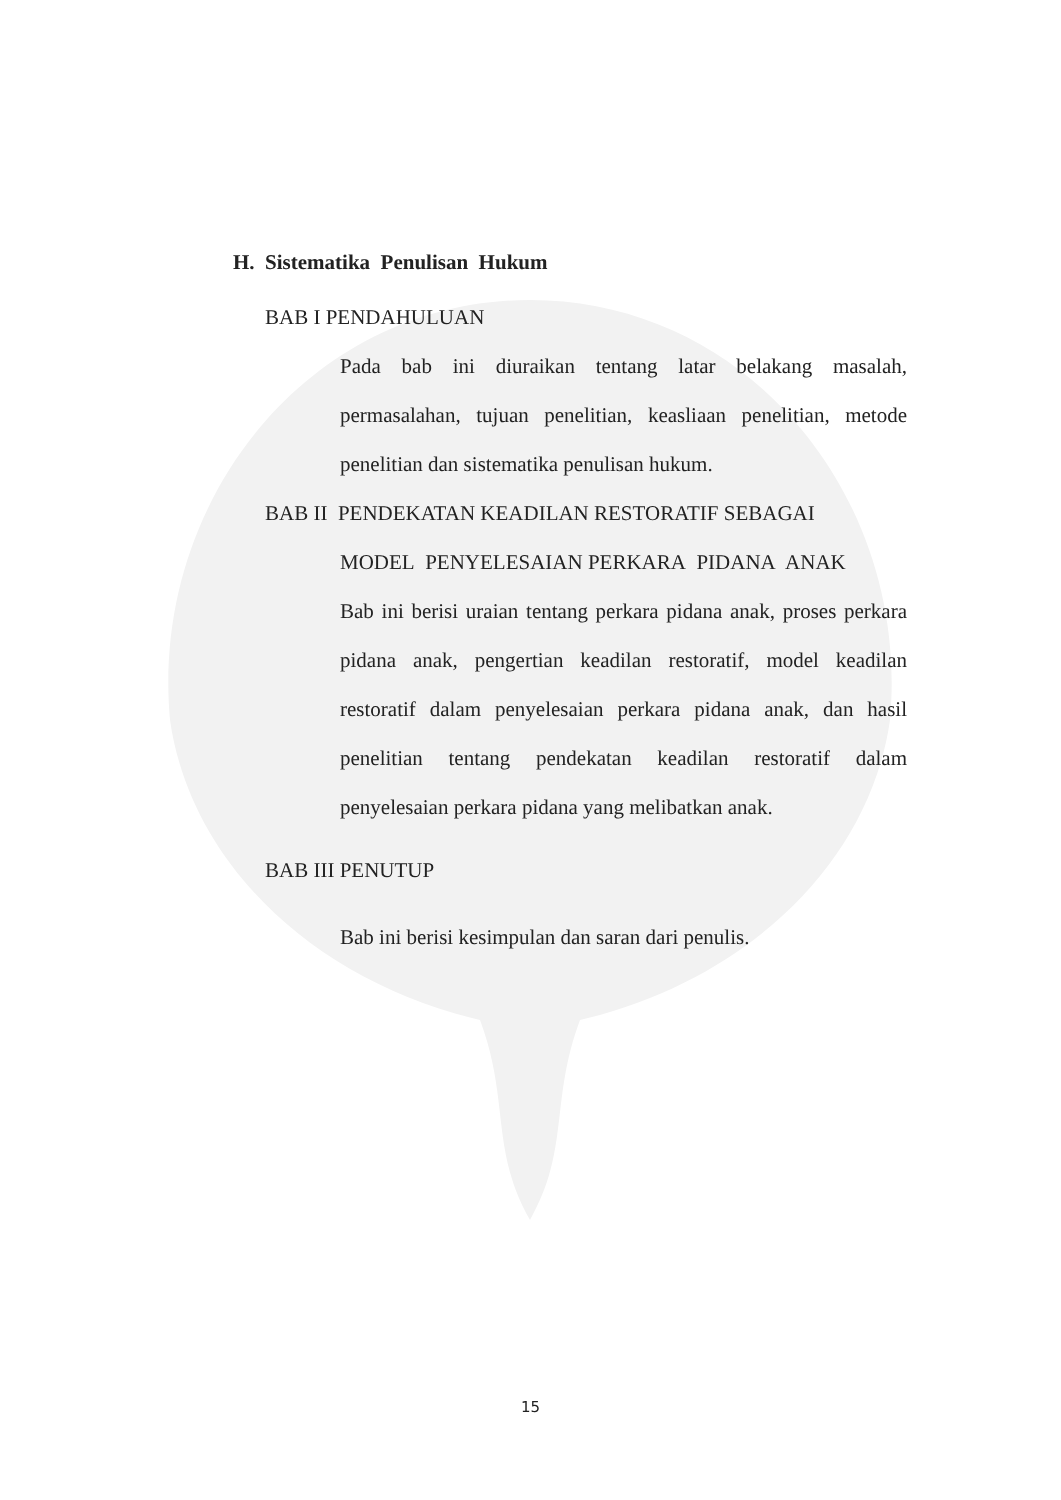H. Sistematika Penulisan Hukum
BAB I PENDAHULUAN
Pada bab ini diuraikan tentang latar belakang masalah, permasalahan, tujuan penelitian, keasliaan penelitian, metode penelitian dan sistematika penulisan hukum.
BAB II PENDEKATAN KEADILAN RESTORATIF SEBAGAI
MODEL PENYELESAIAN PERKARA PIDANA ANAK
Bab ini berisi uraian tentang perkara pidana anak, proses perkara pidana anak, pengertian keadilan restoratif, model keadilan restoratif dalam penyelesaian perkara pidana anak, dan hasil penelitian tentang pendekatan keadilan restoratif dalam penyelesaian perkara pidana yang melibatkan anak.
BAB III PENUTUP
Bab ini berisi kesimpulan dan saran dari penulis.
15